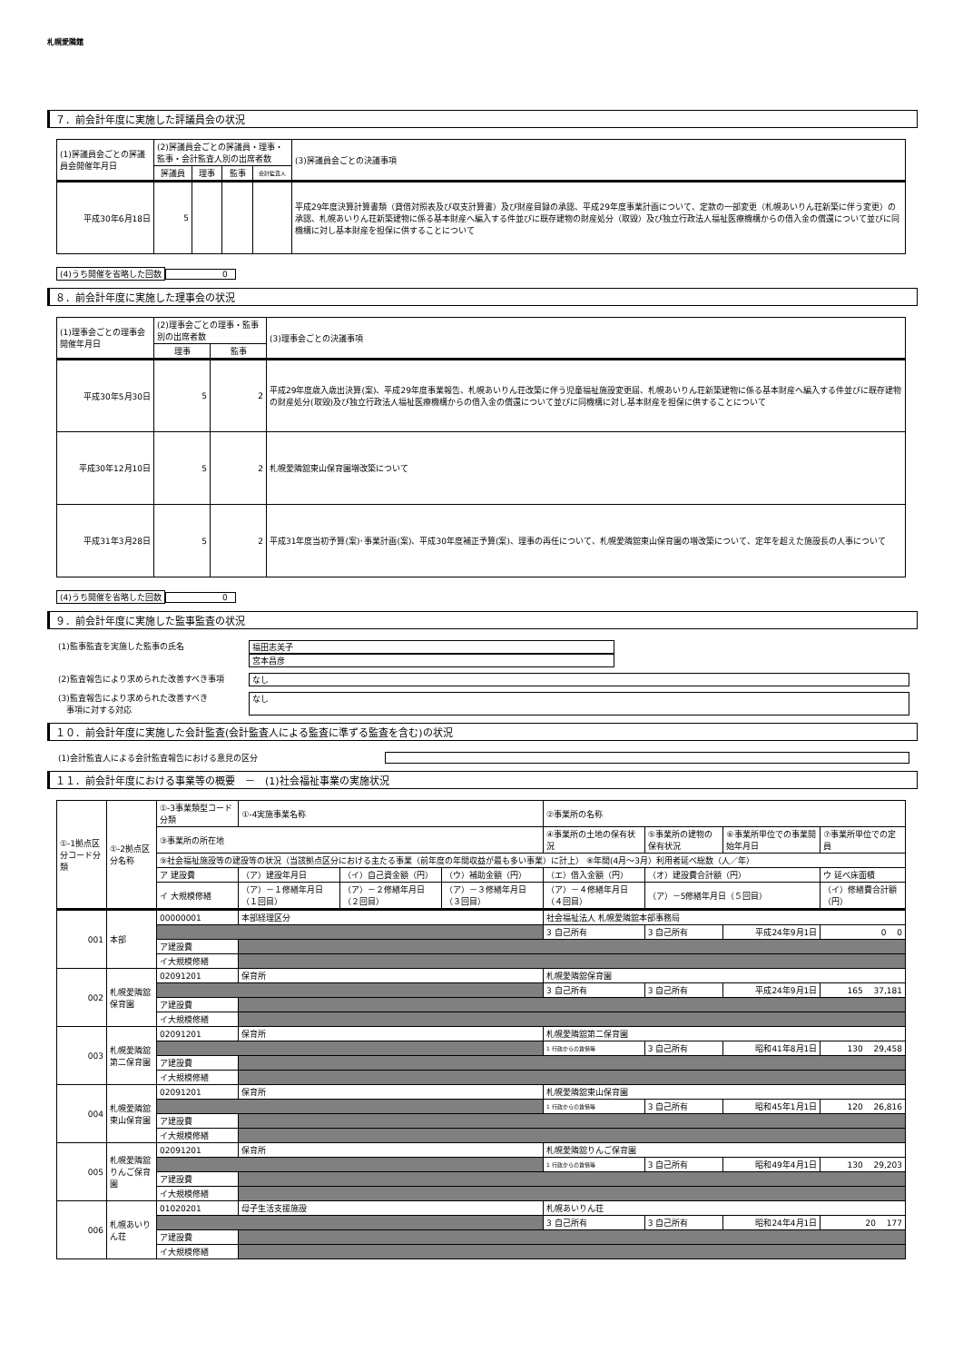札幌愛隣館
７．前会計年度に実施した評議員会の状況
| (1)評議員会ごとの評議員会開催年月日 | (2)評議員会ごとの評議員・理事・監事・会計監査人別の出席者数 | | | | (3)評議員会ごとの決議事項 |
| --- | --- | --- | --- | --- | --- |
| | 評議員 | 理事 | 監事 | 会計監査人 | |
| 平成30年6月18日 | 5 | | | | 平成29年度決算計算書類（貸借対照表及び収支計算書）及び財産目録の承認、平成29年度事業計画について、定款の一部変更（札幌あいりん荘新築に伴う変更）の承認、札幌あいりん荘新築建物に係る基本財産へ編入する件並びに既存建物の財産処分（取毀）及び独立行政法人福祉医療機構からの借入金の償還について並びに同機構に対し基本財産を担保に供することについて |
(4)うち開催を省略した回数 0
８．前会計年度に実施した理事会の状況
| (1)理事会ごとの理事会開催年月日 | (2)理事会ごとの理事・監事別の出席者数 | | (3)理事会ごとの決議事項 |
| --- | --- | --- | --- |
| | 理事 | 監事 | |
| 平成30年5月30日 | 5 | 2 | 平成29年度歳入歳出決算(案)、平成29年度事業報告、札幌あいりん荘改築に伴う児童福祉施設変更届、札幌あいりん荘新築建物に係る基本財産へ編入する件並びに既存建物の財産処分(取毀)及び独立行政法人福祉医療機構からの借入金の償還について並びに同機構に対し基本財産を担保に供することについて |
| 平成30年12月10日 | 5 | 2 | 札幌愛隣舘東山保育園増改築について |
| 平成31年3月28日 | 5 | 2 | 平成31年度当初予算(案)･事業計画(案)、平成30年度補正予算(案)、理事の再任について、札幌愛隣舘東山保育園の増改築について、定年を超えた施設長の人事について |
(4)うち開催を省略した回数 0
９．前会計年度に実施した監事監査の状況
(1)監事監査を実施した監事の氏名 福田志美子
宮本昌彦
(2)監査報告により求められた改善すべき事項 なし
(3)監査報告により求められた改善すべき
　事項に対する対応
なし
１０．前会計年度に実施した会計監査(会計監査人による監査に準ずる監査を含む)の状況
(1)会計監査人による会計監査報告における意見の区分
１１．前会計年度における事業等の概要　－　(1)社会福祉事業の実施状況
| ①-1拠点区分コード分類 | ①-2拠点区分名称 | ①-3事業類型コード分類 | ①-4実施事業名称 | | | ②事業所の名称 | | | |
| --- | --- | --- | --- | --- | --- | --- | --- | --- | --- |
| | | ③事業所の所在地 | | | | ④事業所の土地の保有状況 | ⑤事業所の建物の保有状況 | ⑥事業所単位での事業開始年月日 | ⑦事業所単位での定員 |
| | | ⑨社会福祉施設等の建設等の状況（当該拠点区分における主たる事業（前年度の年間収益が最も多い事業）に計上） ⑧年間(4月～3月）利用者延べ総数（人／年） | | | | | | | |
| | | ア 建設費 | （ア）建設年月日 | （イ）自己資金額（円） | （ウ）補助金額（円） | （エ）借入金額（円） | （オ）建設費合計額（円） | | ウ 延べ床面積 |
| | | イ 大規模修繕 | （ア）－１修繕年月日（１回目） | （ア）－２修繕年月日（２回目） | （ア）－３修繕年月日（３回目） | （ア）－４修繕年月日（４回目） | （ア）－5修繕年月日（５回目） | | （イ）修繕費合計額（円） |
| 001 | 本部 | 00000001 | 本部経理区分 | | | 社会福祉法人 札幌愛隣舘本部事務局 | | | |
| | | | | | | 3 自己所有 | 3 自己所有 | 平成24年9月1日 | 0 0 |
| | | ア建設費 | | | | | | | |
| | | イ大規模修繕 | | | | | | | |
| 002 | 札幌愛隣舘保育園 | 02091201 | 保育所 | | | 札幌愛隣舘保育園 | | | |
| | | | | | | 3 自己所有 | 3 自己所有 | 平成24年9月1日 | 165 37,181 |
| | | ア建設費 | | | | | | | |
| | | イ大規模修繕 | | | | | | | |
| 003 | 札幌愛隣舘第二保育園 | 02091201 | 保育所 | | | 札幌愛隣舘第二保育園 | | | |
| | | | | | | 1 行政からの賃借等 | 3 自己所有 | 昭和41年8月1日 | 130 29,458 |
| | | ア建設費 | | | | | | | |
| | | イ大規模修繕 | | | | | | | |
| 004 | 札幌愛隣舘東山保育園 | 02091201 | 保育所 | | | 札幌愛隣舘東山保育園 | | | |
| | | | | | | 1 行政からの賃借等 | 3 自己所有 | 昭和45年1月1日 | 120 26,816 |
| | | ア建設費 | | | | | | | |
| | | イ大規模修繕 | | | | | | | |
| 005 | 札幌愛隣舘りんご保育園 | 02091201 | 保育所 | | | 札幌愛隣舘りんご保育園 | | | |
| | | | | | | 1 行政からの賃借等 | 3 自己所有 | 昭和49年4月1日 | 130 29,203 |
| | | ア建設費 | | | | | | | |
| | | イ大規模修繕 | | | | | | | |
| 006 | 札幌あいりん荘 | 01020201 | 母子生活支援施設 | | | 札幌あいりん荘 | | | |
| | | | | | | 3 自己所有 | 3 自己所有 | 昭和24年4月1日 | 20 177 |
| | | ア建設費 | | | | | | | |
| | | イ大規模修繕 | | | | | | | |